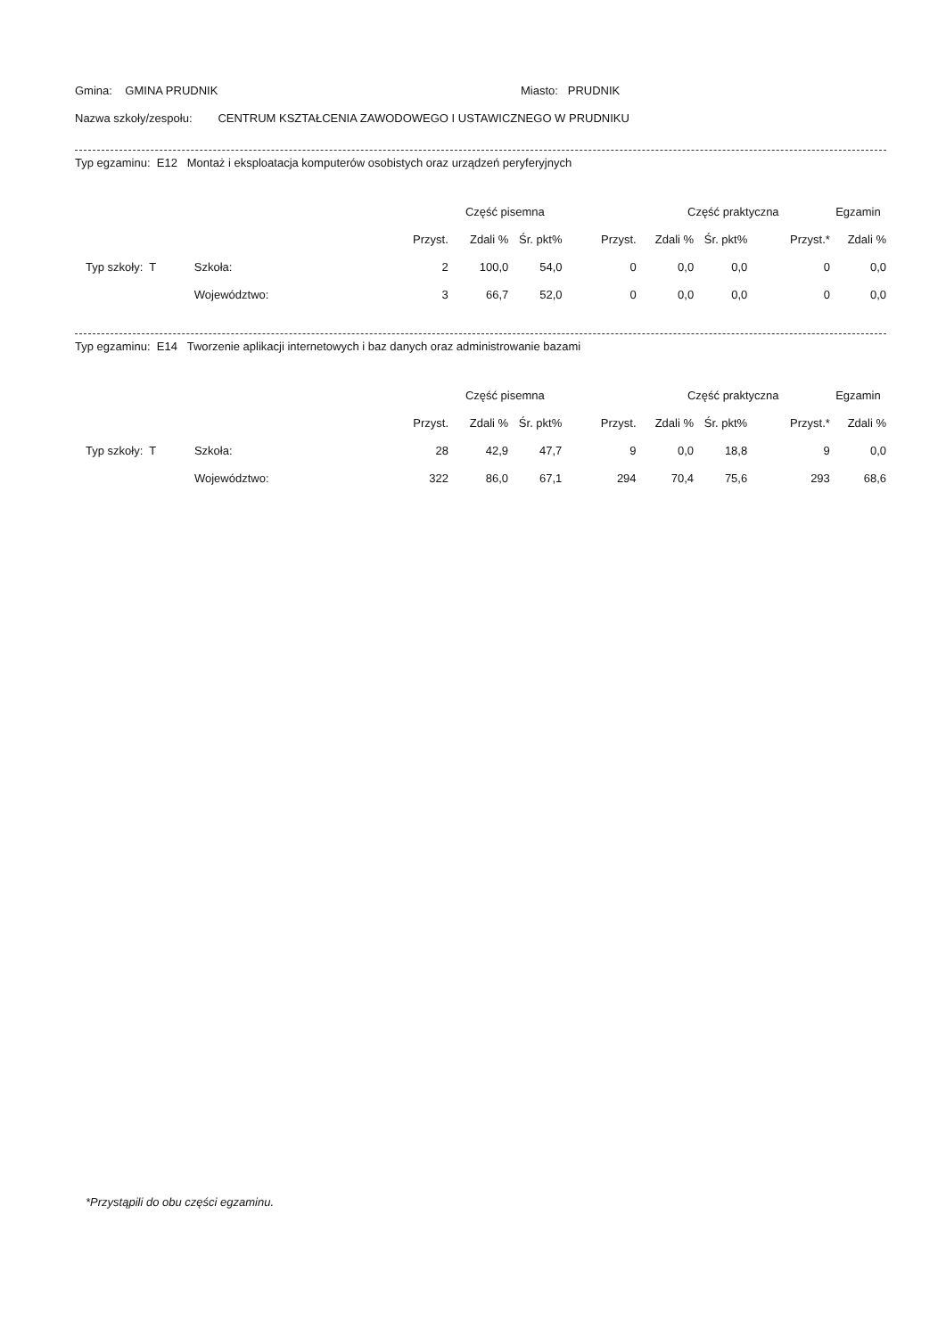Gmina: GMINA PRUDNIK Miasto: PRUDNIK
Nazwa szkoły/zespołu: CENTRUM KSZTAŁCENIA ZAWODOWEGO I USTAWICZNEGO W PRUDNIKU
Typ egzaminu: E12 Montaż i eksploatacja komputerów osobistych oraz urządzeń peryferyjnych
| | | Część pisemna | | | | Część praktyczna | | | Egzamin |
| --- | --- | --- | --- | --- | --- | --- | --- | --- | --- |
| | | Przyst. | Zdali % | Śr. pkt% | Przyst. | Zdali % | Śr. pkt% | Przyst.* | Zdali % |
| Typ szkoły: T | Szkoła: | 2 | 100,0 | 54,0 | 0 | 0,0 | 0,0 | 0 | 0,0 |
| | Województwo: | 3 | 66,7 | 52,0 | 0 | 0,0 | 0,0 | 0 | 0,0 |
Typ egzaminu: E14 Tworzenie aplikacji internetowych i baz danych oraz administrowanie bazami
| | | Część pisemna | | | | Część praktyczna | | | Egzamin |
| --- | --- | --- | --- | --- | --- | --- | --- | --- | --- |
| | | Przyst. | Zdali % | Śr. pkt% | Przyst. | Zdali % | Śr. pkt% | Przyst.* | Zdali % |
| Typ szkoły: T | Szkoła: | 28 | 42,9 | 47,7 | 9 | 0,0 | 18,8 | 9 | 0,0 |
| | Województwo: | 322 | 86,0 | 67,1 | 294 | 70,4 | 75,6 | 293 | 68,6 |
*Przystąpili do obu części egzaminu.